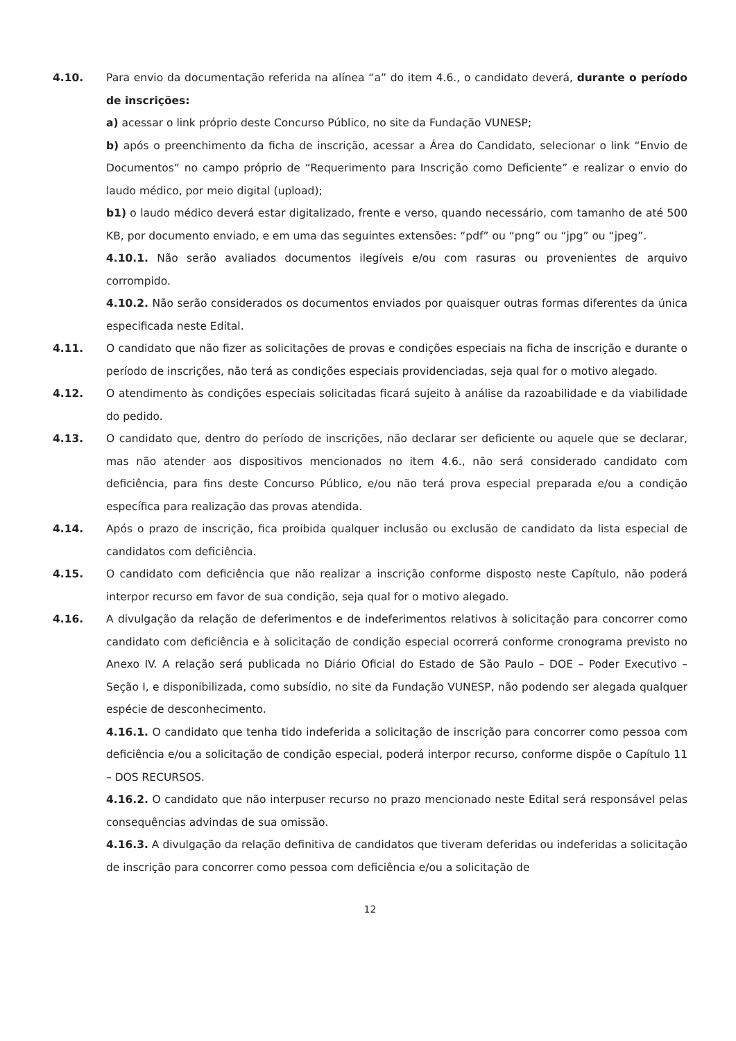4.10. Para envio da documentação referida na alínea “a” do item 4.6., o candidato deverá, durante o período de inscrições:
a) acessar o link próprio deste Concurso Público, no site da Fundação VUNESP;
b) após o preenchimento da ficha de inscrição, acessar a Área do Candidato, selecionar o link “Envio de Documentos” no campo próprio de “Requerimento para Inscrição como Deficiente” e realizar o envio do laudo médico, por meio digital (upload);
b1) o laudo médico deverá estar digitalizado, frente e verso, quando necessário, com tamanho de até 500 KB, por documento enviado, e em uma das seguintes extensões: “pdf” ou “png” ou “jpg” ou “jpeg”.
4.10.1. Não serão avaliados documentos ilegíveis e/ou com rasuras ou provenientes de arquivo corrompido.
4.10.2. Não serão considerados os documentos enviados por quaisquer outras formas diferentes da única especificada neste Edital.
4.11. O candidato que não fizer as solicitações de provas e condições especiais na ficha de inscrição e durante o período de inscrições, não terá as condições especiais providenciadas, seja qual for o motivo alegado.
4.12. O atendimento às condições especiais solicitadas ficará sujeito à análise da razoabilidade e da viabilidade do pedido.
4.13. O candidato que, dentro do período de inscrições, não declarar ser deficiente ou aquele que se declarar, mas não atender aos dispositivos mencionados no item 4.6., não será considerado candidato com deficiência, para fins deste Concurso Público, e/ou não terá prova especial preparada e/ou a condição específica para realização das provas atendida.
4.14. Após o prazo de inscrição, fica proibida qualquer inclusão ou exclusão de candidato da lista especial de candidatos com deficiência.
4.15. O candidato com deficiência que não realizar a inscrição conforme disposto neste Capítulo, não poderá interpor recurso em favor de sua condição, seja qual for o motivo alegado.
4.16. A divulgação da relação de deferimentos e de indeferimentos relativos à solicitação para concorrer como candidato com deficiência e à solicitação de condição especial ocorrerá conforme cronograma previsto no Anexo IV. A relação será publicada no Diário Oficial do Estado de São Paulo – DOE – Poder Executivo – Seção I, e disponibilizada, como subsídio, no site da Fundação VUNESP, não podendo ser alegada qualquer espécie de desconhecimento.
4.16.1. O candidato que tenha tido indeferida a solicitação de inscrição para concorrer como pessoa com deficiência e/ou a solicitação de condição especial, poderá interpor recurso, conforme dispõe o Capítulo 11 – DOS RECURSOS.
4.16.2. O candidato que não interpuser recurso no prazo mencionado neste Edital será responsável pelas consequências advindas de sua omissão.
4.16.3. A divulgação da relação definitiva de candidatos que tiveram deferidas ou indeferidas a solicitação de inscrição para concorrer como pessoa com deficiência e/ou a solicitação de
12